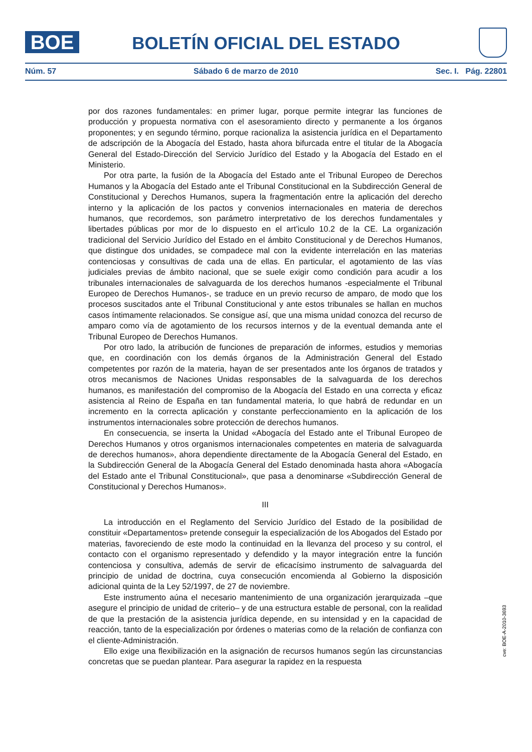BOE
BOLETÍN OFICIAL DEL ESTADO
Núm. 57 Sábado 6 de marzo de 2010 Sec. I. Pág. 22801
por dos razones fundamentales: en primer lugar, porque permite integrar las funciones de producción y propuesta normativa con el asesoramiento directo y permanente a los órganos proponentes; y en segundo término, porque racionaliza la asistencia jurídica en el Departamento de adscripción de la Abogacía del Estado, hasta ahora bifurcada entre el titular de la Abogacía General del Estado-Dirección del Servicio Jurídico del Estado y la Abogacía del Estado en el Ministerio.
Por otra parte, la fusión de la Abogacía del Estado ante el Tribunal Europeo de Derechos Humanos y la Abogacía del Estado ante el Tribunal Constitucional en la Subdirección General de Constitucional y Derechos Humanos, supera la fragmentación entre la aplicación del derecho interno y la aplicación de los pactos y convenios internacionales en materia de derechos humanos, que recordemos, son parámetro interpretativo de los derechos fundamentales y libertades públicas por mor de lo dispuesto en el art’iculo 10.2 de la CE. La organización tradicional del Servicio Jurídico del Estado en el ámbito Constitucional y de Derechos Humanos, que distingue dos unidades, se compadece mal con la evidente interrelación en las materias contenciosas y consultivas de cada una de ellas. En particular, el agotamiento de las vías judiciales previas de ámbito nacional, que se suele exigir como condición para acudir a los tribunales internacionales de salvaguarda de los derechos humanos -especialmente el Tribunal Europeo de Derechos Humanos-, se traduce en un previo recurso de amparo, de modo que los procesos suscitados ante el Tribunal Constitucional y ante estos tribunales se hallan en muchos casos íntimamente relacionados. Se consigue así, que una misma unidad conozca del recurso de amparo como vía de agotamiento de los recursos internos y de la eventual demanda ante el Tribunal Europeo de Derechos Humanos.
Por otro lado, la atribución de funciones de preparación de informes, estudios y memorias que, en coordinación con los demás órganos de la Administración General del Estado competentes por razón de la materia, hayan de ser presentados ante los órganos de tratados y otros mecanismos de Naciones Unidas responsables de la salvaguarda de los derechos humanos, es manifestación del compromiso de la Abogacía del Estado en una correcta y eficaz asistencia al Reino de España en tan fundamental materia, lo que habrá de redundar en un incremento en la correcta aplicación y constante perfeccionamiento en la aplicación de los instrumentos internacionales sobre protección de derechos humanos.
En consecuencia, se inserta la Unidad «Abogacía del Estado ante el Tribunal Europeo de Derechos Humanos y otros organismos internacionales competentes en materia de salvaguarda de derechos humanos», ahora dependiente directamente de la Abogacía General del Estado, en la Subdirección General de la Abogacía General del Estado denominada hasta ahora «Abogacía del Estado ante el Tribunal Constitucional», que pasa a denominarse «Subdirección General de Constitucional y Derechos Humanos».
III
La introducción en el Reglamento del Servicio Jurídico del Estado de la posibilidad de constituir «Departamentos» pretende conseguir la especialización de los Abogados del Estado por materias, favoreciendo de este modo la continuidad en la llevanza del proceso y su control, el contacto con el organismo representado y defendido y la mayor integración entre la función contenciosa y consultiva, además de servir de eficacísimo instrumento de salvaguarda del principio de unidad de doctrina, cuya consecución encomienda al Gobierno la disposición adicional quinta de la Ley 52/1997, de 27 de noviembre.
Este instrumento aúna el necesario mantenimiento de una organización jerarquizada –que asegure el principio de unidad de criterio– y de una estructura estable de personal, con la realidad de que la prestación de la asistencia jurídica depende, en su intensidad y en la capacidad de reacción, tanto de la especialización por órdenes o materias como de la relación de confianza con el cliente-Administración.
Ello exige una flexibilización en la asignación de recursos humanos según las circunstancias concretas que se puedan plantear. Para asegurar la rapidez en la respuesta
cve: BOE-A-2010-3693